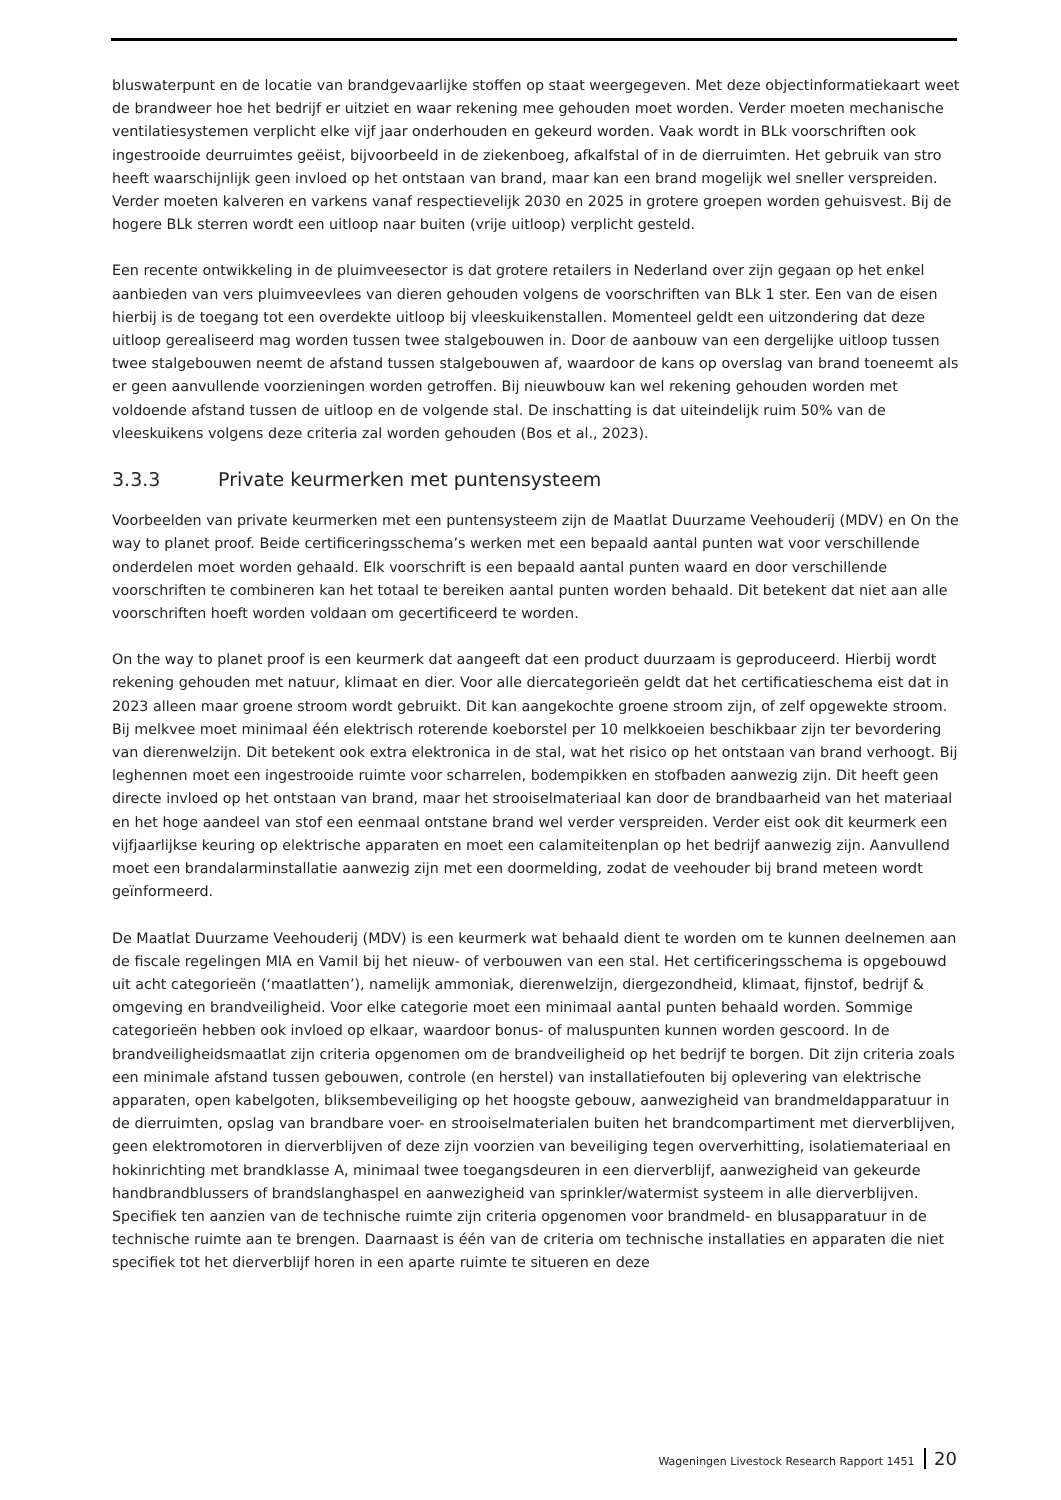bluswaterpunt en de locatie van brandgevaarlijke stoffen op staat weergegeven. Met deze objectinformatiekaart weet de brandweer hoe het bedrijf er uitziet en waar rekening mee gehouden moet worden. Verder moeten mechanische ventilatiesystemen verplicht elke vijf jaar onderhouden en gekeurd worden. Vaak wordt in BLk voorschriften ook ingestrooide deurruimtes geëist, bijvoorbeeld in de ziekenboeg, afkalfstal of in de dierruimten. Het gebruik van stro heeft waarschijnlijk geen invloed op het ontstaan van brand, maar kan een brand mogelijk wel sneller verspreiden. Verder moeten kalveren en varkens vanaf respectievelijk 2030 en 2025 in grotere groepen worden gehuisvest. Bij de hogere BLk sterren wordt een uitloop naar buiten (vrije uitloop) verplicht gesteld.
Een recente ontwikkeling in de pluimveesector is dat grotere retailers in Nederland over zijn gegaan op het enkel aanbieden van vers pluimveevlees van dieren gehouden volgens de voorschriften van BLk 1 ster. Een van de eisen hierbij is de toegang tot een overdekte uitloop bij vleeskuikenstallen. Momenteel geldt een uitzondering dat deze uitloop gerealiseerd mag worden tussen twee stalgebouwen in. Door de aanbouw van een dergelijke uitloop tussen twee stalgebouwen neemt de afstand tussen stalgebouwen af, waardoor de kans op overslag van brand toeneemt als er geen aanvullende voorzieningen worden getroffen. Bij nieuwbouw kan wel rekening gehouden worden met voldoende afstand tussen de uitloop en de volgende stal. De inschatting is dat uiteindelijk ruim 50% van de vleeskuikens volgens deze criteria zal worden gehouden (Bos et al., 2023).
3.3.3 Private keurmerken met puntensysteem
Voorbeelden van private keurmerken met een puntensysteem zijn de Maatlat Duurzame Veehouderij (MDV) en On the way to planet proof. Beide certificeringsschema’s werken met een bepaald aantal punten wat voor verschillende onderdelen moet worden gehaald. Elk voorschrift is een bepaald aantal punten waard en door verschillende voorschriften te combineren kan het totaal te bereiken aantal punten worden behaald. Dit betekent dat niet aan alle voorschriften hoeft worden voldaan om gecertificeerd te worden.
On the way to planet proof is een keurmerk dat aangeeft dat een product duurzaam is geproduceerd. Hierbij wordt rekening gehouden met natuur, klimaat en dier. Voor alle diercategorieën geldt dat het certificatieschema eist dat in 2023 alleen maar groene stroom wordt gebruikt. Dit kan aangekochte groene stroom zijn, of zelf opgewekte stroom. Bij melkvee moet minimaal één elektrisch roterende koeborstel per 10 melkkoeien beschikbaar zijn ter bevordering van dierenwelzijn. Dit betekent ook extra elektronica in de stal, wat het risico op het ontstaan van brand verhoogt. Bij leghennen moet een ingestrooide ruimte voor scharrelen, bodempikken en stofbaden aanwezig zijn. Dit heeft geen directe invloed op het ontstaan van brand, maar het strooiselmateriaal kan door de brandbaarheid van het materiaal en het hoge aandeel van stof een eenmaal ontstane brand wel verder verspreiden. Verder eist ook dit keurmerk een vijfjaarlijkse keuring op elektrische apparaten en moet een calamiteitenplan op het bedrijf aanwezig zijn. Aanvullend moet een brandalarminstallatie aanwezig zijn met een doormelding, zodat de veehouder bij brand meteen wordt geïnformeerd.
De Maatlat Duurzame Veehouderij (MDV) is een keurmerk wat behaald dient te worden om te kunnen deelnemen aan de fiscale regelingen MIA en Vamil bij het nieuw- of verbouwen van een stal. Het certificeringsschema is opgebouwd uit acht categorieën (‘maatlatten’), namelijk ammoniak, dierenwelzijn, diergezondheid, klimaat, fijnstof, bedrijf & omgeving en brandveiligheid. Voor elke categorie moet een minimaal aantal punten behaald worden. Sommige categorieën hebben ook invloed op elkaar, waardoor bonus- of maluspunten kunnen worden gescoord. In de brandveiligheidsmaatlat zijn criteria opgenomen om de brandveiligheid op het bedrijf te borgen. Dit zijn criteria zoals een minimale afstand tussen gebouwen, controle (en herstel) van installatiefouten bij oplevering van elektrische apparaten, open kabelgoten, bliksembeveiliging op het hoogste gebouw, aanwezigheid van brandmeldapparatuur in de dierruimten, opslag van brandbare voer- en strooiselmaterialen buiten het brandcompartiment met dierverblijven, geen elektromotoren in dierverblijven of deze zijn voorzien van beveiliging tegen oververhitting, isolatiemateriaal en hokinrichting met brandklasse A, minimaal twee toegangsdeuren in een dierverblijf, aanwezigheid van gekeurde handbrandblussers of brandslanghaspel en aanwezigheid van sprinkler/watermist systeem in alle dierverblijven. Specifiek ten aanzien van de technische ruimte zijn criteria opgenomen voor brandmeld- en blusapparatuur in de technische ruimte aan te brengen. Daarnaast is één van de criteria om technische installaties en apparaten die niet specifiek tot het dierverblijf horen in een aparte ruimte te situeren en deze
Wageningen Livestock Research Rapport 1451 20